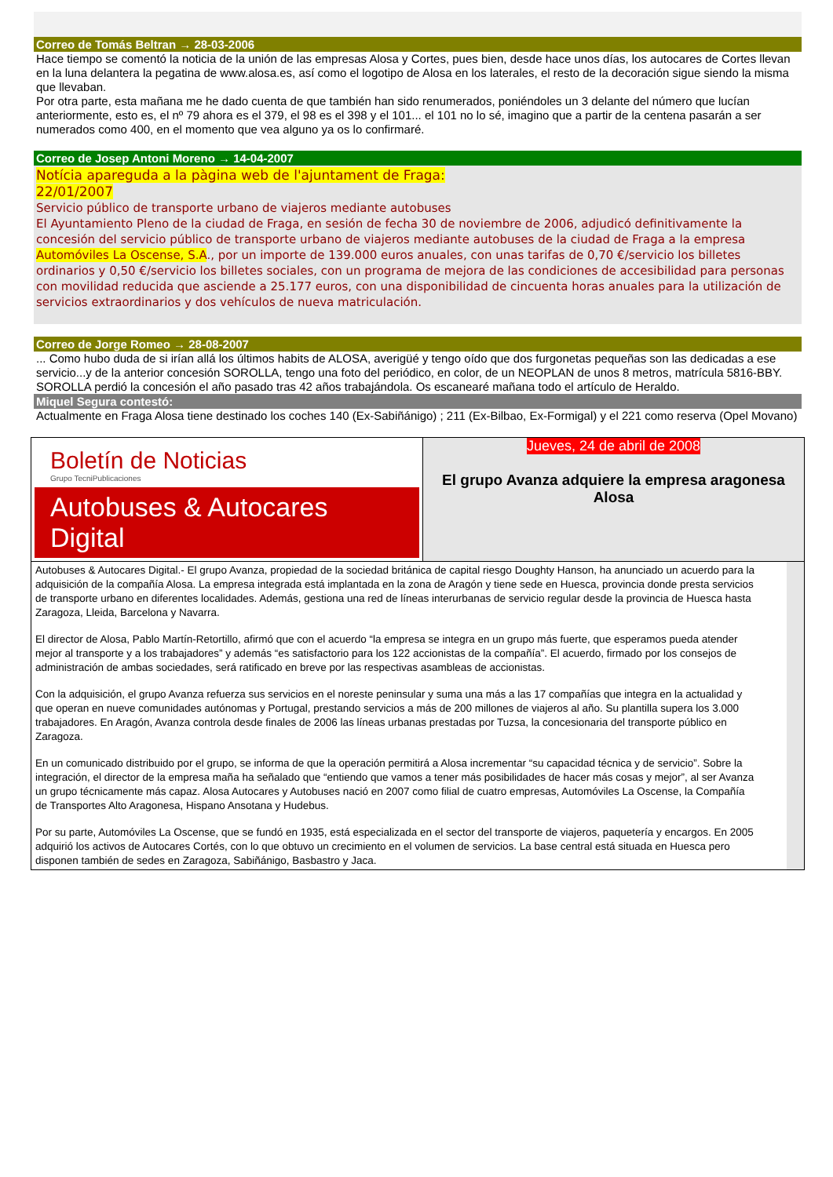Correo de Tomás Beltran → 28-03-2006
Hace tiempo se comentó la noticia de la unión de las empresas Alosa y Cortes, pues bien, desde hace unos días, los autocares de Cortes llevan en la luna delantera la pegatina de www.alosa.es, así como el logotipo de Alosa en los laterales, el resto de la decoración sigue siendo la misma que llevaban.
Por otra parte, esta mañana me he dado cuenta de que también han sido renumerados, poniéndoles un 3 delante del número que lucían anteriormente, esto es, el nº 79 ahora es el 379, el 98 es el 398 y el 101... el 101 no lo sé, imagino que a partir de la centena pasarán a ser numerados como 400, en el momento que vea alguno ya os lo confirmaré.
Correo de Josep Antoni Moreno → 14-04-2007
Notícia apareguda a la pàgina web de l'ajuntament de Fraga:
22/01/2007
Servicio público de transporte urbano de viajeros mediante autobuses
El Ayuntamiento Pleno de la ciudad de Fraga, en sesión de fecha 30 de noviembre de 2006, adjudicó definitivamente la concesión del servicio público de transporte urbano de viajeros mediante autobuses de la ciudad de Fraga a la empresa Automóviles La Oscense, S.A., por un importe de 139.000 euros anuales, con unas tarifas de 0,70 €/servicio los billetes ordinarios y 0,50 €/servicio los billetes sociales, con un programa de mejora de las condiciones de accesibilidad para personas con movilidad reducida que asciende a 25.177 euros, con una disponibilidad de cincuenta horas anuales para la utilización de servicios extraordinarios y dos vehículos de nueva matriculación.
Correo de Jorge Romeo → 28-08-2007
... Como hubo duda de si irían allá los últimos habits de ALOSA, averigüé y tengo oído que dos furgonetas pequeñas son las dedicadas a ese servicio...y de la anterior concesión SOROLLA, tengo una foto del periódico, en color, de un NEOPLAN de unos 8 metros, matrícula 5816-BBY. SOROLLA perdió la concesión el año pasado tras 42 años trabajándola. Os escanearé mañana todo el artículo de Heraldo.
Miquel Segura contestó:
Actualmente en Fraga Alosa tiene destinado los coches 140 (Ex-Sabiñánigo) ; 211 (Ex-Bilbao, Ex-Formigal) y el 221 como reserva (Opel Movano)
Boletín de Noticias
Grupo TecniPublicaciones
Autobuses & Autocares Digital
Jueves, 24 de abril de 2008
El grupo Avanza adquiere la empresa aragonesa Alosa
Autobuses & Autocares Digital.- El grupo Avanza, propiedad de la sociedad británica de capital riesgo Doughty Hanson, ha anunciado un acuerdo para la adquisición de la compañía Alosa. La empresa integrada está implantada en la zona de Aragón y tiene sede en Huesca, provincia donde presta servicios de transporte urbano en diferentes localidades. Además, gestiona una red de líneas interurbanas de servicio regular desde la provincia de Huesca hasta Zaragoza, Lleida, Barcelona y Navarra.
El director de Alosa, Pablo Martín-Retortillo, afirmó que con el acuerdo “la empresa se integra en un grupo más fuerte, que esperamos pueda atender mejor al transporte y a los trabajadores” y además “es satisfactorio para los 122 accionistas de la compañía”. El acuerdo, firmado por los consejos de administración de ambas sociedades, será ratificado en breve por las respectivas asambleas de accionistas.
Con la adquisición, el grupo Avanza refuerza sus servicios en el noreste peninsular y suma una más a las 17 compañías que integra en la actualidad y que operan en nueve comunidades autónomas y Portugal, prestando servicios a más de 200 millones de viajeros al año. Su plantilla supera los 3.000 trabajadores. En Aragón, Avanza controla desde finales de 2006 las líneas urbanas prestadas por Tuzsa, la concesionaria del transporte público en Zaragoza.
En un comunicado distribuido por el grupo, se informa de que la operación permitirá a Alosa incrementar “su capacidad técnica y de servicio”. Sobre la integración, el director de la empresa maña ha señalado que “entiendo que vamos a tener más posibilidades de hacer más cosas y mejor”, al ser Avanza un grupo técnicamente más capaz. Alosa Autocares y Autobuses nació en 2007 como filial de cuatro empresas, Automóviles La Oscense, la Compañía de Transportes Alto Aragonesa, Hispano Ansotana y Hudebus.
Por su parte, Automóviles La Oscense, que se fundó en 1935, está especializada en el sector del transporte de viajeros, paquetería y encargos. En 2005 adquirió los activos de Autocares Cortés, con lo que obtuvo un crecimiento en el volumen de servicios. La base central está situada en Huesca pero disponen también de sedes en Zaragoza, Sabiñánigo, Basbastro y Jaca.